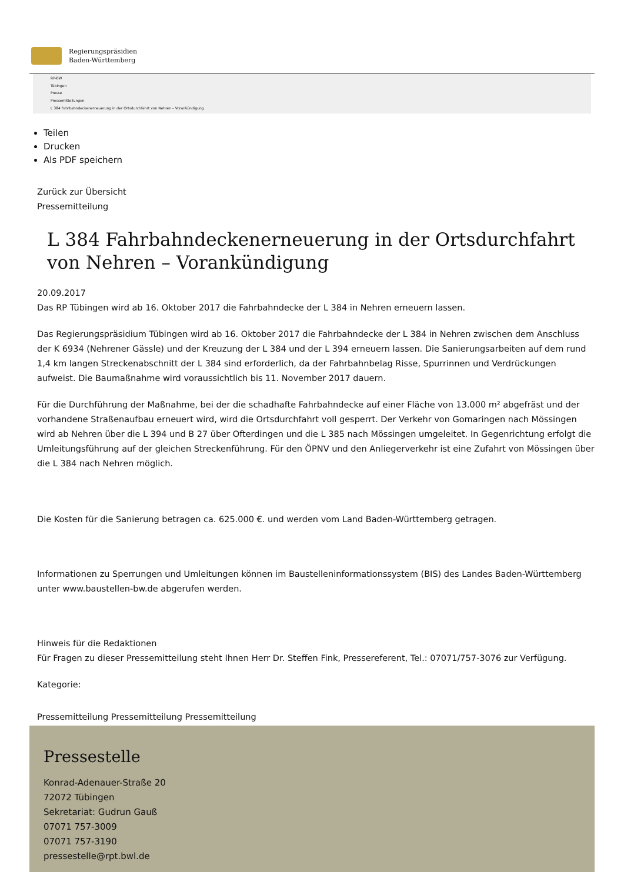Regierungspräsidien
Baden-Württemberg
RP-BW
Tübingen
Presse
Pressemitteilungen
L 384 Fahrbahndeckenerneuerung in der Ortsdurchfahrt von Nehren – Vorankündigung
Teilen
Drucken
Als PDF speichern
Zurück zur Übersicht
Pressemitteilung
L 384 Fahrbahndeckenerneuerung in der Ortsdurchfahrt von Nehren – Vorankündigung
20.09.2017
Das RP Tübingen wird ab 16. Oktober 2017 die Fahrbahndecke der L 384 in Nehren erneuern lassen.
Das Regierungspräsidium Tübingen wird ab 16. Oktober 2017 die Fahrbahndecke der L 384 in Nehren zwischen dem Anschluss der K 6934 (Nehrener Gässle) und der Kreuzung der L 384 und der L 394 erneuern lassen. Die Sanierungsarbeiten auf dem rund 1,4 km langen Streckenabschnitt der L 384 sind erforderlich, da der Fahrbahnbelag Risse, Spurrinnen und Verdrückungen aufweist. Die Baumaßnahme wird voraussichtlich bis 11. November 2017 dauern.
Für die Durchführung der Maßnahme, bei der die schadhafte Fahrbahndecke auf einer Fläche von 13.000 m² abgefräst und der vorhandene Straßenaufbau erneuert wird, wird die Ortsdurchfahrt voll gesperrt. Der Verkehr von Gomaringen nach Mössingen wird ab Nehren über die L 394 und B 27 über Ofterdingen und die L 385 nach Mössingen umgeleitet. In Gegenrichtung erfolgt die Umleitungsführung auf der gleichen Streckenführung. Für den ÖPNV und den Anliegerverkehr ist eine Zufahrt von Mössingen über die L 384 nach Nehren möglich.
Die Kosten für die Sanierung betragen ca. 625.000 €. und werden vom Land Baden-Württemberg getragen.
Informationen zu Sperrungen und Umleitungen können im Baustelleninformationssystem (BIS) des Landes Baden-Württemberg unter www.baustellen-bw.de abgerufen werden.
Hinweis für die Redaktionen
Für Fragen zu dieser Pressemitteilung steht Ihnen Herr Dr. Steffen Fink, Pressereferent, Tel.: 07071/757-3076 zur Verfügung.
Kategorie:
Pressemitteilung Pressemitteilung Pressemitteilung
Pressestelle
Konrad-Adenauer-Straße 20
72072 Tübingen
Sekretariat: Gudrun Gauß
07071 757-3009
07071 757-3190
pressestelle@rpt.bwl.de